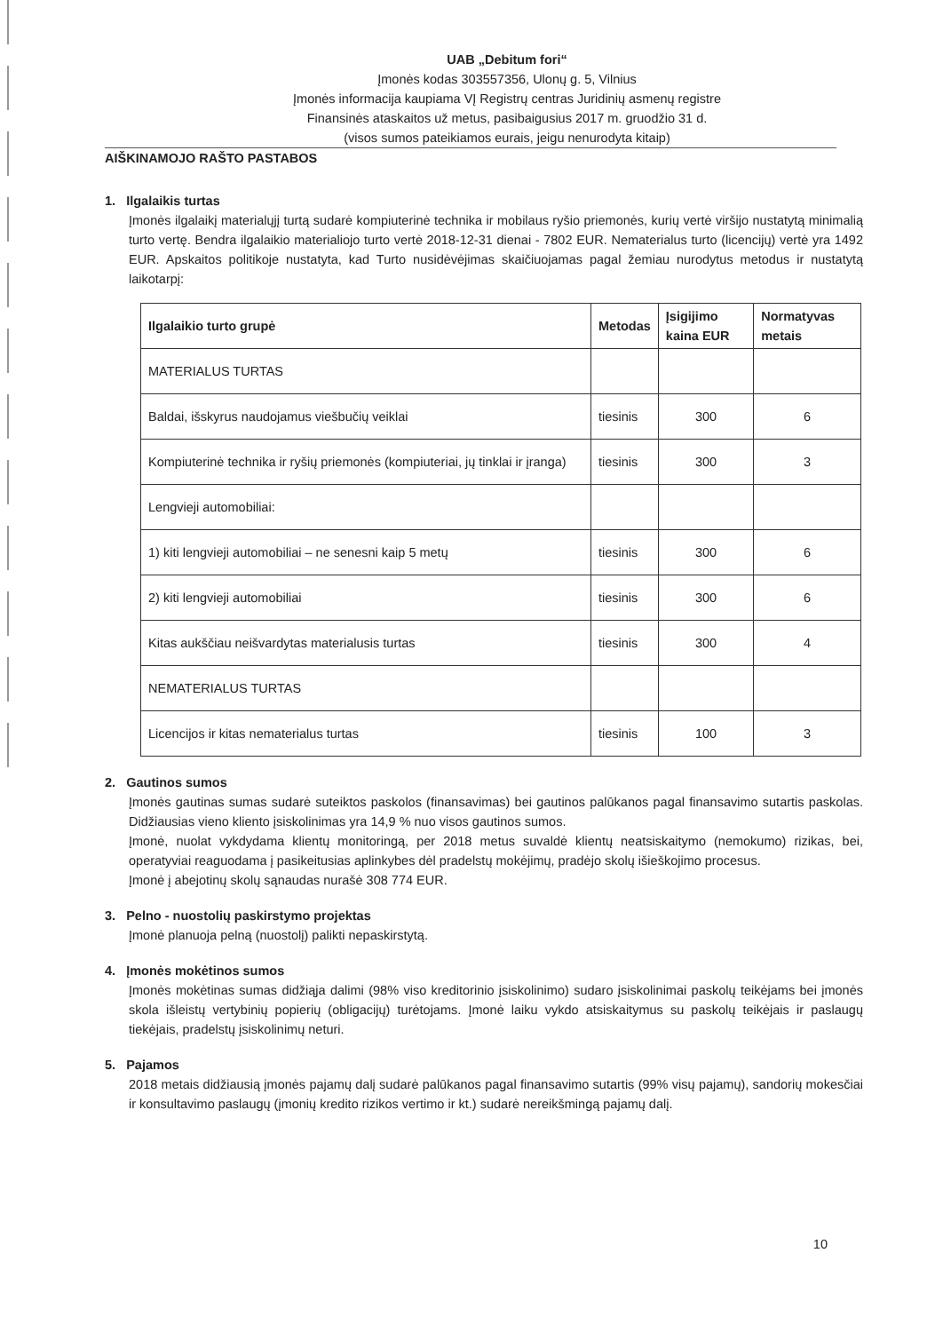UAB „Debitum fori“
Įmonės kodas 303557356, Ulonų g. 5, Vilnius
Įmonės informacija kaupiama VĮ Registrų centras Juridinių asmenų registre
Finansinės ataskaitos už metus, pasibaigusius 2017 m. gruodžio 31 d.
(visos sumos pateikiamos eurais, jeigu nenurodyta kitaip)
AIŠKINAMOJO RAŠTO PASTABOS
1. Ilgalaikis turtas
Įmonės ilgalaikį materialųjį turtą sudarė kompiuterinė technika ir mobilaus ryšio priemonės, kurių vertė viršijo nustatytą minimalią turto vertę. Bendra ilgalaikio materialiojo turto vertė 2018-12-31 dienai - 7802 EUR. Nematerialus turto (licencijų) vertė yra 1492 EUR. Apskaitos politikoje nustatyta, kad Turto nusidėvėjimas skaičiuojamas pagal žemiau nurodytus metodus ir nustatytą laikotarpį:
| Ilgalaikio turto grupė | Metodas | Įsigijimo kaina EUR | Normatyvas metais |
| --- | --- | --- | --- |
| MATERIALUS TURTAS | | | |
| Baldai, išskyrus naudojamus viešbučių veiklai | tiesinis | 300 | 6 |
| Kompiuterinė technika ir ryšių priemonės (kompiuteriai, jų tinklai ir įranga) | tiesinis | 300 | 3 |
| Lengvieji automobiliai: | | | |
| 1) kiti lengvieji automobiliai – ne senesni kaip 5 metų | tiesinis | 300 | 6 |
| 2) kiti lengvieji automobiliai | tiesinis | 300 | 6 |
| Kitas aukščiau neišvardytas materialusis turtas | tiesinis | 300 | 4 |
| NEMATERIALUS TURTAS | | | |
| Licencijos ir kitas nematerialus turtas | tiesinis | 100 | 3 |
2. Gautinos sumos
Įmonės gautinas sumas sudarė suteiktos paskolos (finansavimas) bei gautinos palūkanos pagal finansavimo sutartis paskolas. Didžiausias vieno kliento įsiskolinimas yra 14,9 % nuo visos gautinos sumos.
Įmonė, nuolat vykdydama klientų monitoringą, per 2018 metus suvaldė klientų neatsiskaitymo (nemokumo) rizikas, bei, operatyviai reaguodama į pasikeitusias aplinkybes dėl pradelstų mokėjimų, pradėjo skolų išieškojimo procesus.
Įmonė į abejotinų skolų sąnaudas nurašė 308 774 EUR.
3. Pelno - nuostolių paskirstymo projektas
Įmonė planuoja pelną (nuostolį) palikti nepaskirstytą.
4. Įmonės mokėtinos sumos
Įmonės mokėtinas sumas didžiąja dalimi (98% viso kreditorinio įsiskolinimo) sudaro įsiskolinimai paskolų teikėjams bei įmonės skola išleistų vertybinių popierių (obligacijų) turėtojams. Įmonė laiku vykdo atsiskaitymus su paskolų teikėjais ir paslaugų tiekėjais, pradelstų įsiskolinimų neturi.
5. Pajamos
2018 metais didžiausią įmonės pajamų dalį sudarė palūkanos pagal finansavimo sutartis (99% visų pajamų), sandorių mokesčiai ir konsultavimo paslaugų (įmonių kredito rizikos vertimo ir kt.) sudarė nereikšmingą pajamų dalį.
10